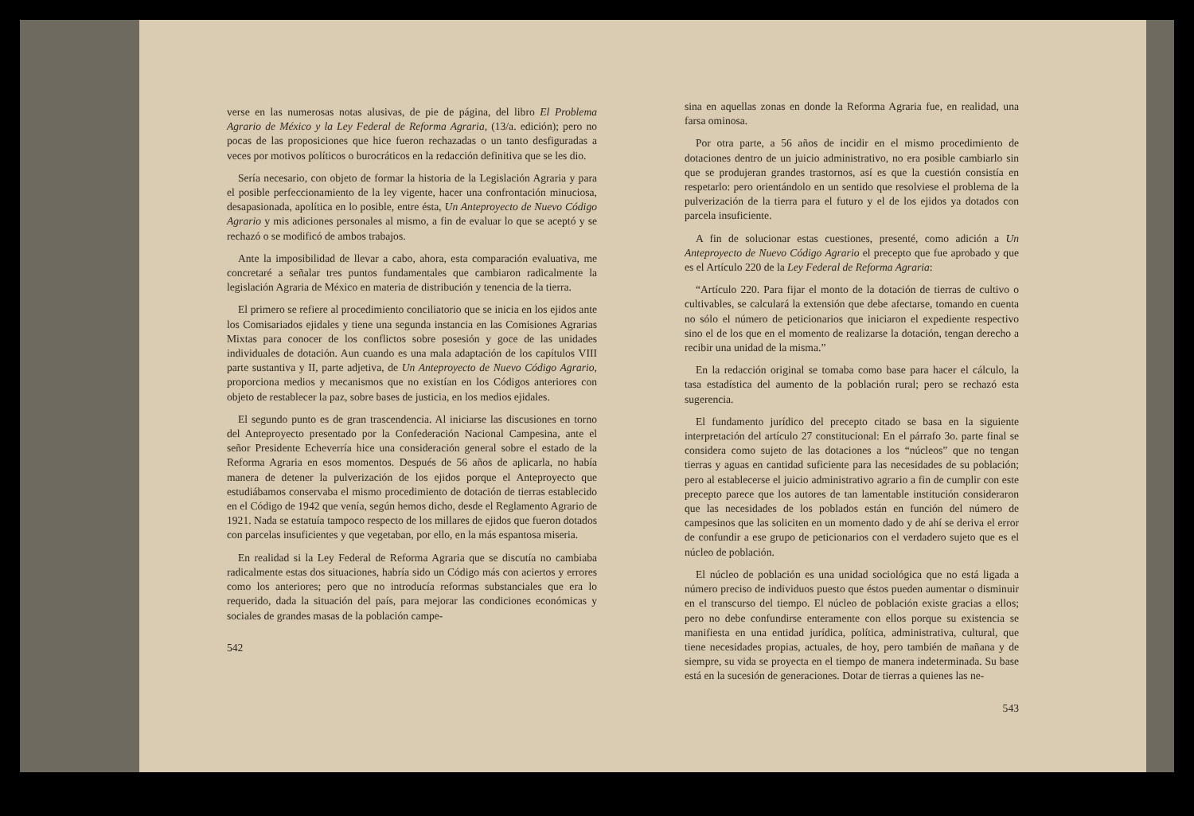verse en las numerosas notas alusivas, de pie de página, del libro El Problema Agrario de México y la Ley Federal de Reforma Agraria, (13/a. edición); pero no pocas de las proposiciones que hice fueron rechazadas o un tanto desfiguradas a veces por motivos políticos o burocráticos en la redacción definitiva que se les dio.
Sería necesario, con objeto de formar la historia de la Legislación Agraria y para el posible perfeccionamiento de la ley vigente, hacer una confrontación minuciosa, desapasionada, apolítica en lo posible, entre ésta, Un Anteproyecto de Nuevo Código Agrario y mis adiciones personales al mismo, a fin de evaluar lo que se aceptó y se rechazó o se modificó de ambos trabajos.
Ante la imposibilidad de llevar a cabo, ahora, esta comparación evaluativa, me concretaré a señalar tres puntos fundamentales que cambiaron radicalmente la legislación Agraria de México en materia de distribución y tenencia de la tierra.
El primero se refiere al procedimiento conciliatorio que se inicia en los ejidos ante los Comisariados ejidales y tiene una segunda instancia en las Comisiones Agrarias Mixtas para conocer de los conflictos sobre posesión y goce de las unidades individuales de dotación. Aun cuando es una mala adaptación de los capítulos VIII parte sustantiva y II, parte adjetiva, de Un Anteproyecto de Nuevo Código Agrario, proporciona medios y mecanismos que no existían en los Códigos anteriores con objeto de restablecer la paz, sobre bases de justicia, en los medios ejidales.
El segundo punto es de gran trascendencia. Al iniciarse las discusiones en torno del Anteproyecto presentado por la Confederación Nacional Campesina, ante el señor Presidente Echeverría hice una consideración general sobre el estado de la Reforma Agraria en esos momentos. Después de 56 años de aplicarla, no había manera de detener la pulverización de los ejidos porque el Anteproyecto que estudiábamos conservaba el mismo procedimiento de dotación de tierras establecido en el Código de 1942 que venía, según hemos dicho, desde el Reglamento Agrario de 1921. Nada se estatuía tampoco respecto de los millares de ejidos que fueron dotados con parcelas insuficientes y que vegetaban, por ello, en la más espantosa miseria.
En realidad si la Ley Federal de Reforma Agraria que se discutía no cambiaba radicalmente estas dos situaciones, habría sido un Código más con aciertos y errores como los anteriores; pero que no introducía reformas substanciales que era lo requerido, dada la situación del país, para mejorar las condiciones económicas y sociales de grandes masas de la población campe-
542
sina en aquellas zonas en donde la Reforma Agraria fue, en realidad, una farsa ominosa.
Por otra parte, a 56 años de incidir en el mismo procedimiento de dotaciones dentro de un juicio administrativo, no era posible cambiarlo sin que se produjeran grandes trastornos, así es que la cuestión consistía en respetarlo: pero orientándolo en un sentido que resolviese el problema de la pulverización de la tierra para el futuro y el de los ejidos ya dotados con parcela insuficiente.
A fin de solucionar estas cuestiones, presenté, como adición a Un Anteproyecto de Nuevo Código Agrario el precepto que fue aprobado y que es el Artículo 220 de la Ley Federal de Reforma Agraria:
“Artículo 220. Para fijar el monto de la dotación de tierras de cultivo o cultivables, se calculará la extensión que debe afectarse, tomando en cuenta no sólo el número de peticionarios que iniciaron el expediente respectivo sino el de los que en el momento de realizarse la dotación, tengan derecho a recibir una unidad de la misma.”
En la redacción original se tomaba como base para hacer el cálculo, la tasa estadística del aumento de la población rural; pero se rechazó esta sugerencia.
El fundamento jurídico del precepto citado se basa en la siguiente interpretación del artículo 27 constitucional: En el párrafo 3o. parte final se considera como sujeto de las dotaciones a los “núcleos” que no tengan tierras y aguas en cantidad suficiente para las necesidades de su población; pero al establecerse el juicio administrativo agrario a fin de cumplir con este precepto parece que los autores de tan lamentable institución consideraron que las necesidades de los poblados están en función del número de campesinos que las soliciten en un momento dado y de ahí se deriva el error de confundir a ese grupo de peticionarios con el verdadero sujeto que es el núcleo de población.
El núcleo de población es una unidad sociológica que no está ligada a número preciso de individuos puesto que éstos pueden aumentar o disminuir en el transcurso del tiempo. El núcleo de población existe gracias a ellos; pero no debe confundirse enteramente con ellos porque su existencia se manifiesta en una entidad jurídica, política, administrativa, cultural, que tiene necesidades propias, actuales, de hoy, pero también de mañana y de siempre, su vida se proyecta en el tiempo de manera indeterminada. Su base está en la sucesión de generaciones. Dotar de tierras a quienes las ne-
543